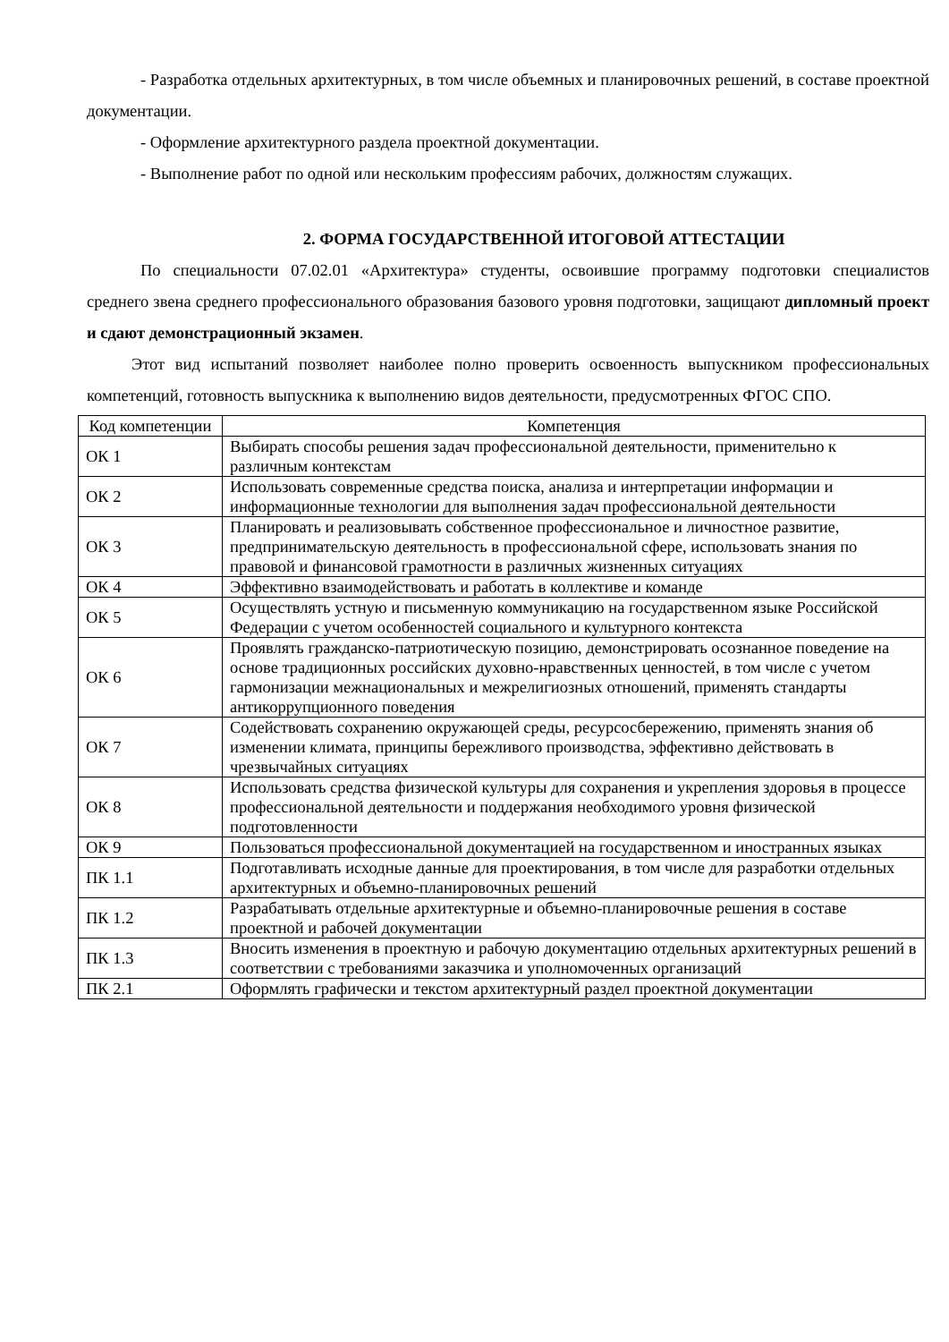- Разработка отдельных архитектурных, в том числе объемных и планировочных решений, в составе проектной документации.
- Оформление архитектурного раздела проектной документации.
- Выполнение работ по одной или нескольким профессиям рабочих, должностям служащих.
2. ФОРМА ГОСУДАРСТВЕННОЙ ИТОГОВОЙ АТТЕСТАЦИИ
По специальности 07.02.01 «Архитектура» студенты, освоившие программу подготовки специалистов среднего звена среднего профессионального образования базового уровня подготовки, защищают дипломный проект и сдают демонстрационный экзамен.
Этот вид испытаний позволяет наиболее полно проверить освоенность выпускником профессиональных компетенций, готовность выпускника к выполнению видов деятельности, предусмотренных ФГОС СПО.
| Код компетенции | Компетенция |
| --- | --- |
| ОК 1 | Выбирать способы решения задач профессиональной деятельности, применительно к различным контекстам |
| ОК 2 | Использовать современные средства поиска, анализа и интерпретации информации и информационные технологии для выполнения задач профессиональной деятельности |
| ОК 3 | Планировать и реализовывать собственное профессиональное и личностное развитие, предпринимательскую деятельность в профессиональной сфере, использовать знания по правовой и финансовой грамотности в различных жизненных ситуациях |
| ОК 4 | Эффективно взаимодействовать и работать в коллективе и команде |
| ОК 5 | Осуществлять устную и письменную коммуникацию на государственном языке Российской Федерации с учетом особенностей социального и культурного контекста |
| ОК 6 | Проявлять гражданско-патриотическую позицию, демонстрировать осознанное поведение на основе традиционных российских духовно-нравственных ценностей, в том числе с учетом гармонизации межнациональных и межрелигиозных отношений, применять стандарты антикоррупционного поведения |
| ОК 7 | Содействовать сохранению окружающей среды, ресурсосбережению, применять знания об изменении климата, принципы бережливого производства, эффективно действовать в чрезвычайных ситуациях |
| ОК 8 | Использовать средства физической культуры для сохранения и укрепления здоровья в процессе профессиональной деятельности и поддержания необходимого уровня физической подготовленности |
| ОК 9 | Пользоваться профессиональной документацией на государственном и иностранных языках |
| ПК 1.1 | Подготавливать исходные данные для проектирования, в том числе для разработки отдельных архитектурных и объемно-планировочных решений |
| ПК 1.2 | Разрабатывать отдельные архитектурные и объемно-планировочные решения в составе проектной и рабочей документации |
| ПК 1.3 | Вносить изменения в проектную и рабочую документацию отдельных архитектурных решений в соответствии с требованиями заказчика и уполномоченных организаций |
| ПК 2.1 | Оформлять графически и текстом архитектурный раздел проектной документации |